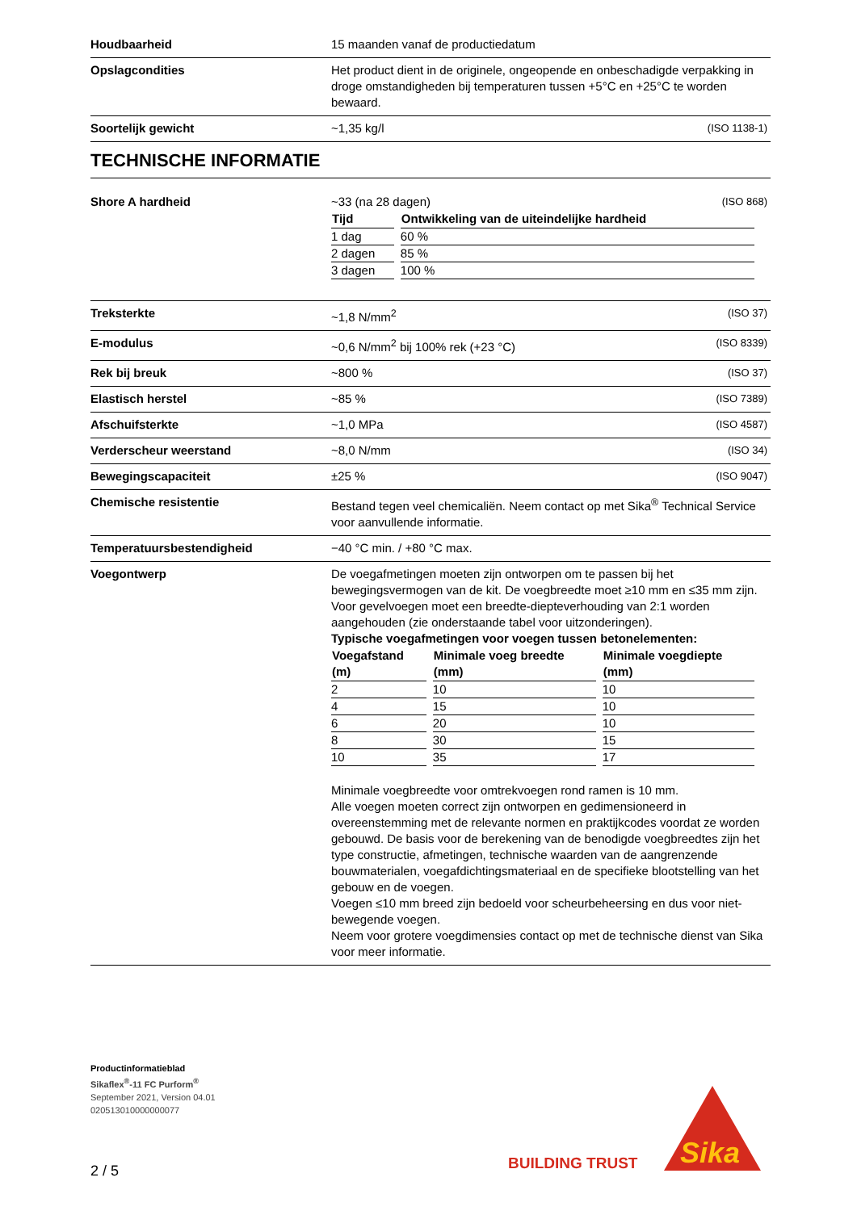| Houdbaarheid | 15 maanden vanaf de productiedatum |
| Opslagcondities | Het product dient in de originele, ongeopende en onbeschadigde verpakking in droge omstandigheden bij temperaturen tussen +5°C en +25°C te worden bewaard. |
| Soortelijk gewicht | ~1,35 kg/l (ISO 1138-1) |
TECHNISCHE INFORMATIE
| Shore A hardheid | ~33 (na 28 dagen) (ISO 868) / Tijd / Ontwikkeling van de uiteindelijke hardheid / / --- / --- / / 1 dag / 60 % / / 2 dagen / 85 % / / 3 dagen / 100 % / |
| Treksterkte | ~1,8 N/mm<sup>2</sup> (ISO 37) |
| E-modulus | ~0,6 N/mm<sup>2</sup> bij 100% rek (+23 °C) (ISO 8339) |
| Rek bij breuk | ~800 % (ISO 37) |
| Elastisch herstel | ~85 % (ISO 7389) |
| Afschuifsterkte | ~1,0 MPa (ISO 4587) |
| Verderscheur weerstand | ~8,0 N/mm (ISO 34) |
| Bewegingscapaciteit | ±25 % (ISO 9047) |
| Chemische resistentie | Bestand tegen veel chemicaliën. Neem contact op met Sika<sup>®</sup> Technical Service voor aanvullende informatie. |
| Temperatuursbestendigheid | −40 °C min. / +80 °C max. |
| Voegontwerp | De voegafmetingen moeten zijn ontworpen om te passen bij het bewegingsvermogen van de kit. De voegbreedte moet ≥10 mm en ≤35 mm zijn. Voor gevelvoegen moet een breedte-diepteverhouding van 2:1 worden aangehouden (zie onderstaande tabel voor uitzonderingen). Typische voegafmetingen voor voegen tussen betonelementen: / Voegafstand (m) / Minimale voeg breedte (mm) / Minimale voegdiepte (mm) / / --- / --- / --- / / 2 / 10 / 10 / / 4 / 15 / 10 / / 6 / 20 / 10 / / 8 / 30 / 15 / / 10 / 35 / 17 / Minimale voegbreedte voor omtrekvoegen rond ramen is 10 mm. Alle voegen moeten correct zijn ontworpen en gedimensioneerd in overeenstemming met de relevante normen en praktijkcodes voordat ze worden gebouwd. De basis voor de berekening van de benodigde voegbreedtes zijn het type constructie, afmetingen, technische waarden van de aangrenzende bouwmaterialen, voegafdichtingsmateriaal en de specifieke blootstelling van het gebouw en de voegen. Voegen ≤10 mm breed zijn bedoeld voor scheurbeheersing en dus voor niet-bewegende voegen. Neem voor grotere voegdimensies contact op met de technische dienst van Sika voor meer informatie. |
Productinformatieblad
Sikaflex<sup>®</sup>-11 FC Purform<sup>®</sup>
September 2021, Version 04.01
020513010000000077
BUILDING TRUST
Sika
2 / 5